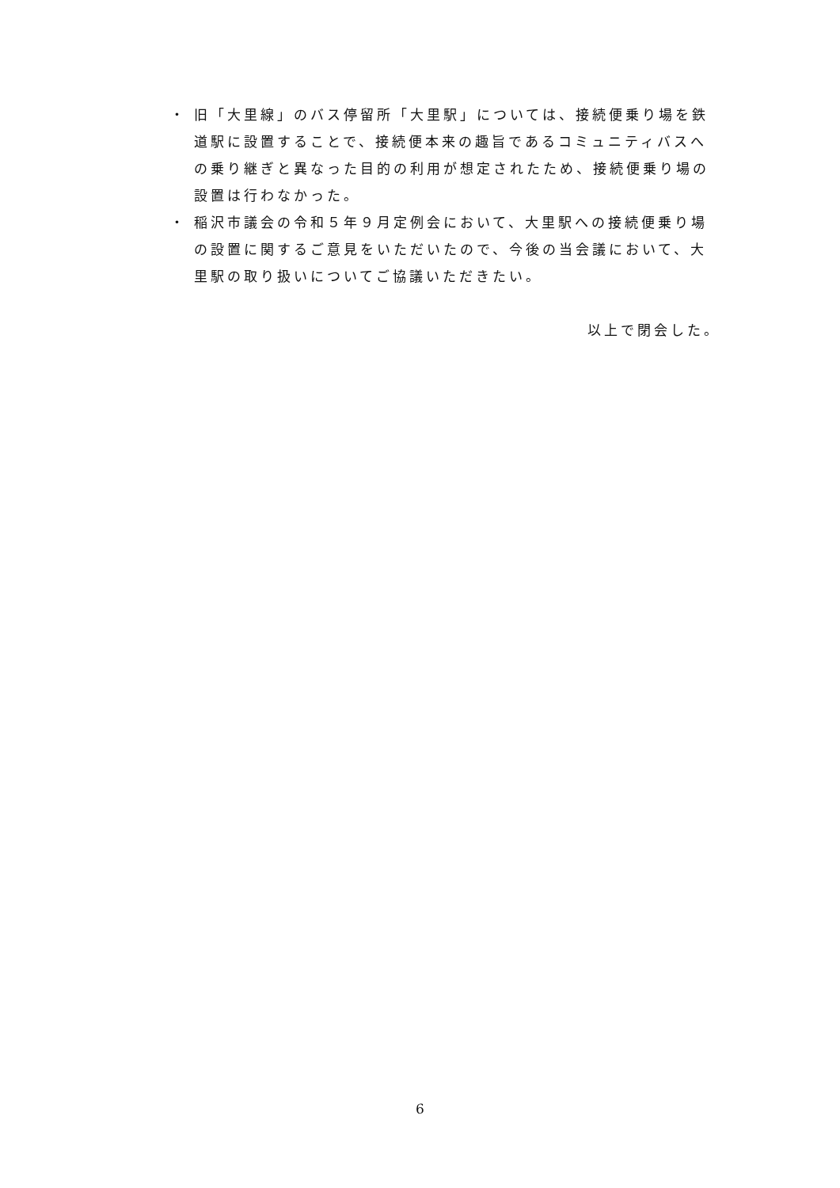・ 旧「大里線」のバス停留所「大里駅」については、接続便乗り場を鉄道駅に設置することで、接続便本来の趣旨であるコミュニティバスへの乗り継ぎと異なった目的の利用が想定されたため、接続便乗り場の設置は行わなかった。
・ 稲沢市議会の令和５年９月定例会において、大里駅への接続便乗り場の設置に関するご意見をいただいたので、今後の当会議において、大里駅の取り扱いについてご協議いただきたい。
以上で閉会した。
6